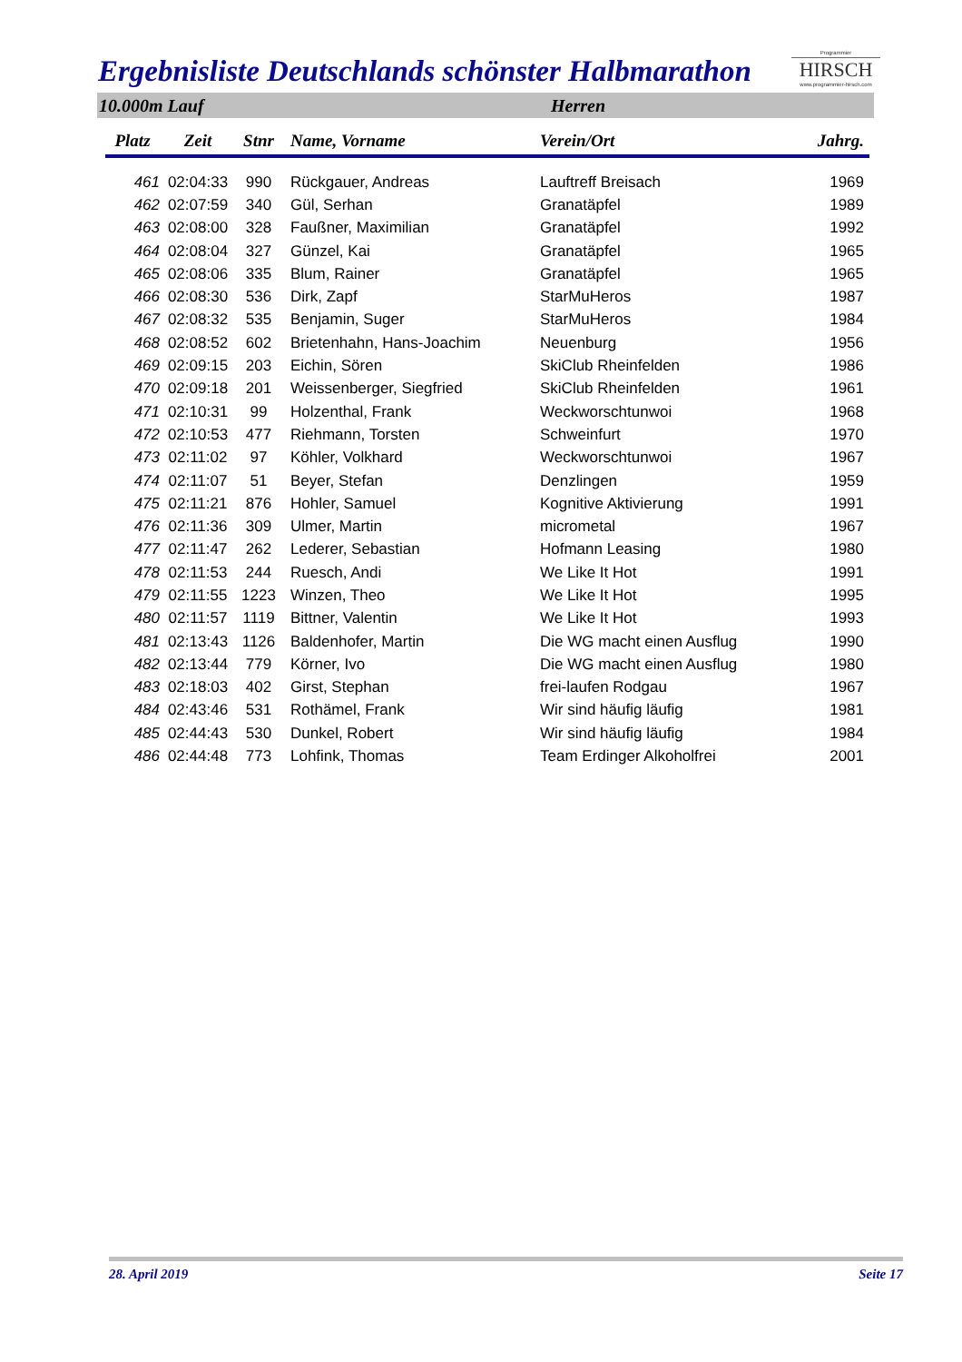Ergebnisliste Deutschlands schönster Halbmarathon
Programmier
HIRSCH
www.programmier-hirsch.com
10.000m Lauf Herren
| Platz | Zeit | Stnr | Name, Vorname | Verein/Ort | Jahrg. |
| --- | --- | --- | --- | --- | --- |
| 461 | 02:04:33 | 990 | Rückgauer, Andreas | Lauftreff Breisach | 1969 |
| 462 | 02:07:59 | 340 | Gül, Serhan | Granatäpfel | 1989 |
| 463 | 02:08:00 | 328 | Faußner, Maximilian | Granatäpfel | 1992 |
| 464 | 02:08:04 | 327 | Günzel, Kai | Granatäpfel | 1965 |
| 465 | 02:08:06 | 335 | Blum, Rainer | Granatäpfel | 1965 |
| 466 | 02:08:30 | 536 | Dirk, Zapf | StarMuHeros | 1987 |
| 467 | 02:08:32 | 535 | Benjamin, Suger | StarMuHeros | 1984 |
| 468 | 02:08:52 | 602 | Brietenhahn, Hans-Joachim | Neuenburg | 1956 |
| 469 | 02:09:15 | 203 | Eichin, Sören | SkiClub Rheinfelden | 1986 |
| 470 | 02:09:18 | 201 | Weissenberger, Siegfried | SkiClub Rheinfelden | 1961 |
| 471 | 02:10:31 | 99 | Holzenthal, Frank | Weckworschtunwoi | 1968 |
| 472 | 02:10:53 | 477 | Riehmann, Torsten | Schweinfurt | 1970 |
| 473 | 02:11:02 | 97 | Köhler, Volkhard | Weckworschtunwoi | 1967 |
| 474 | 02:11:07 | 51 | Beyer, Stefan | Denzlingen | 1959 |
| 475 | 02:11:21 | 876 | Hohler, Samuel | Kognitive Aktivierung | 1991 |
| 476 | 02:11:36 | 309 | Ulmer, Martin | micrometal | 1967 |
| 477 | 02:11:47 | 262 | Lederer, Sebastian | Hofmann Leasing | 1980 |
| 478 | 02:11:53 | 244 | Ruesch, Andi | We Like It Hot | 1991 |
| 479 | 02:11:55 | 1223 | Winzen, Theo | We Like It Hot | 1995 |
| 480 | 02:11:57 | 1119 | Bittner, Valentin | We Like It Hot | 1993 |
| 481 | 02:13:43 | 1126 | Baldenhofer, Martin | Die WG macht einen Ausflug | 1990 |
| 482 | 02:13:44 | 779 | Körner, Ivo | Die WG macht einen Ausflug | 1980 |
| 483 | 02:18:03 | 402 | Girst, Stephan | frei-laufen Rodgau | 1967 |
| 484 | 02:43:46 | 531 | Rothämel, Frank | Wir sind häufig läufig | 1981 |
| 485 | 02:44:43 | 530 | Dunkel, Robert | Wir sind häufig läufig | 1984 |
| 486 | 02:44:48 | 773 | Lohfink, Thomas | Team Erdinger Alkoholfrei | 2001 |
28. April 2019 Seite 17